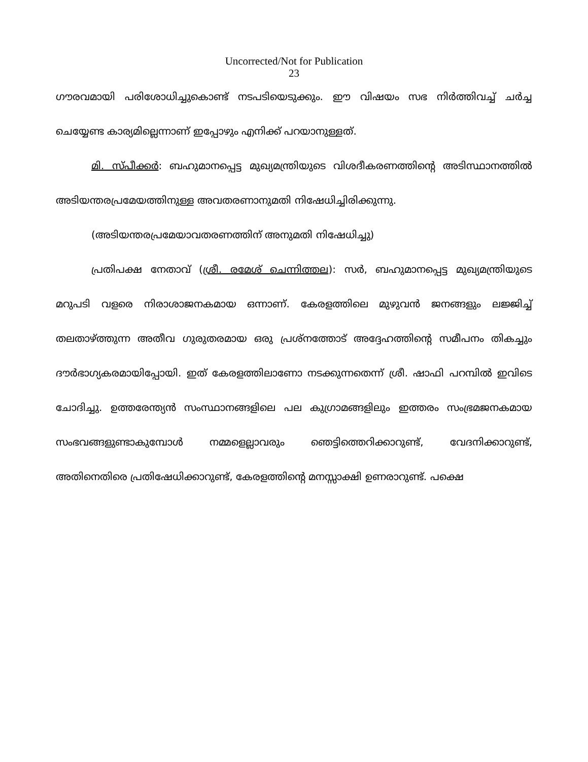Uncorrected/Not for Publication
23
ഗൗരവമായി പരിശോധിച്ചുകൊണ്ട് നടപടിയെടുക്കും. ഈ വിഷയം സഭ നിർത്തിവച്ച് ചർച്ച ചെയ്യേണ്ട കാര്യമില്ലെന്നാണ് ഇപ്പോഴും എനിക്ക് പറയാനുള്ളത്.
മി. സ്പീക്കർ: ബഹുമാനപ്പെട്ട മുഖ്യമന്ത്രിയുടെ വിശദീകരണത്തിന്റെ അടിസ്ഥാനത്തിൽ അടിയന്തരപ്രമേയത്തിനുള്ള അവതരണാനുമതി നിഷേധിച്ചിരിക്കുന്നു.
(അടിയന്തരപ്രമേയാവതരണത്തിന് അനുമതി നിഷേധിച്ചു)
പ്രതിപക്ഷ നേതാവ് (ശ്രീ. രമേശ് ചെന്നിത്തല): സർ, ബഹുമാനപ്പെട്ട മുഖ്യമന്ത്രിയുടെ മറുപടി വളരെ നിരാശാജനകമായ ഒന്നാണ്. കേരളത്തിലെ മുഴുവൻ ജനങ്ങളും ലജ്ജിച്ച് തലതാഴ്ത്തുന്ന അതീവ ഗുരുതരമായ ഒരു പ്രശ്നത്തോട് അദ്ദേഹത്തിന്റെ സമീപനം തികച്ചും ദൗർഭാഗ്യകരമായിപ്പോയി. ഇത് കേരളത്തിലാണോ നടക്കുന്നതെന്ന് ശ്രീ. ഷാഫി പറമ്പിൽ ഇവിടെ ചോദിച്ചു. ഉത്തരേന്ത്യൻ സംസ്ഥാനങ്ങളിലെ പല കുഗ്രാമങ്ങളിലും ഇത്തരം സംഭ്രമജനകമായ സംഭവങ്ങളുണ്ടാകുമ്പോൾ നമ്മളെല്ലാവരും ഞെട്ടിത്തെറിക്കാറുണ്ട്, വേദനിക്കാറുണ്ട്, അതിനെതിരെ പ്രതിഷേധിക്കാറുണ്ട്, കേരളത്തിന്റെ മനസ്സാക്ഷി ഉണരാറുണ്ട്. പക്ഷെ